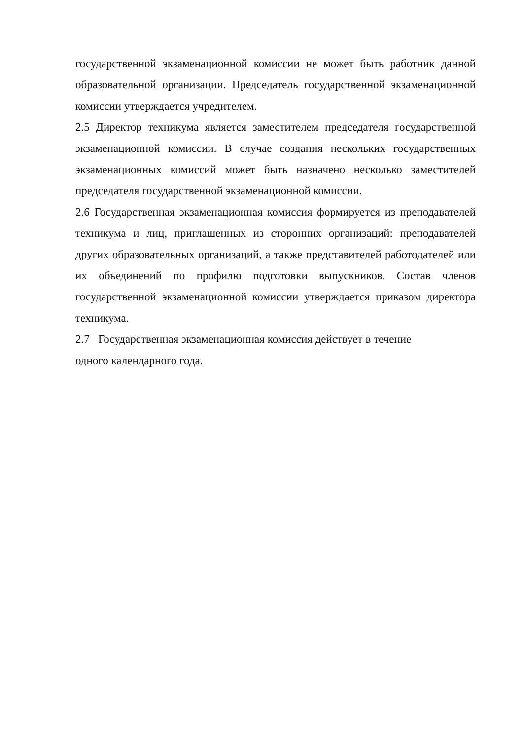государственной экзаменационной комиссии не может быть работник данной образовательной организации. Председатель государственной экзаменационной комиссии утверждается учредителем.
2.5 Директор техникума является заместителем председателя государственной экзаменационной комиссии. В случае создания нескольких государственных экзаменационных комиссий может быть назначено несколько заместителей председателя государственной экзаменационной комиссии.
2.6 Государственная экзаменационная комиссия формируется из преподавателей техникума и лиц, приглашенных из сторонних организаций: преподавателей других образовательных организаций, а также представителей работодателей или их объединений по профилю подготовки выпускников. Состав членов государственной экзаменационной комиссии утверждается приказом директора техникума.
2.7 Государственная экзаменационная комиссия действует в течение
одного календарного года.